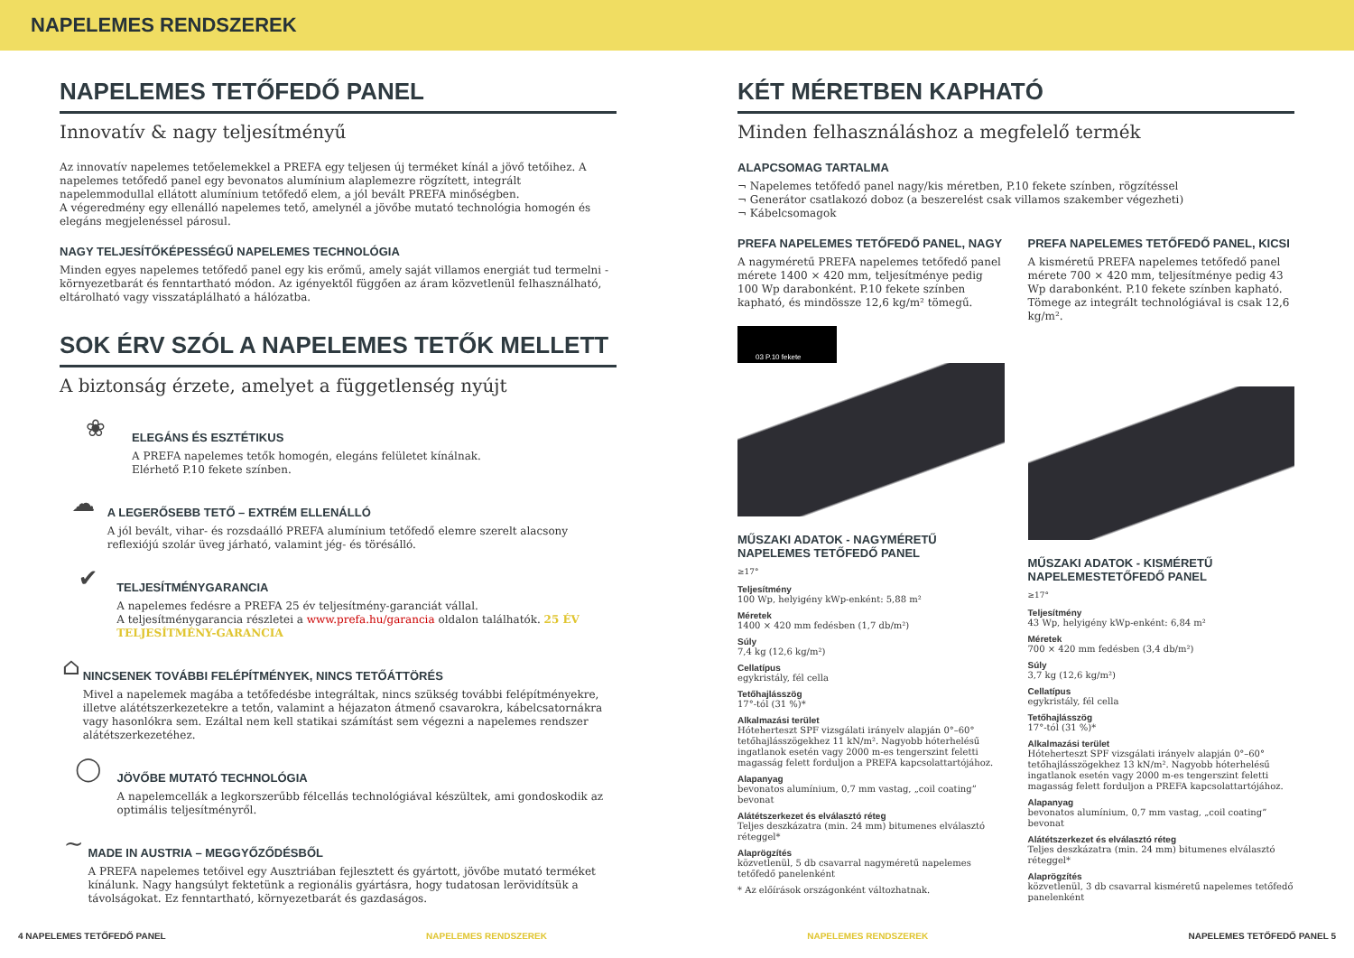NAPELEMES RENDSZEREK
NAPELEMES TETŐFEDŐ PANEL
Innovatív & nagy teljesítményű
Az innovatív napelemes tetőelemekkel a PREFA egy teljesen új terméket kínál a jövő tetőihez. A napelemes tetőfedő panel egy bevonatos alumínium alaplemezre rögzített, integrált napelemmodullal ellátott alumínium tetőfedő elem, a jól bevált PREFA minőségben.
A végeredmény egy ellenálló napelemes tető, amelynél a jövőbe mutató technológia homogén és elegáns megjelenéssel párosul.
NAGY TELJESÍTŐKÉPESSÉGŰ NAPELEMES TECHNOLÓGIA
Minden egyes napelemes tetőfedő panel egy kis erőmű, amely saját villamos energiát tud termelni - környezetbarát és fenntartható módon. Az igényektől függően az áram közvetlenül felhasználható, eltárolható vagy visszatáplálható a hálózatba.
SOK ÉRV SZÓL A NAPELEMES TETŐK MELLETT
A biztonság érzete, amelyet a függetlenség nyújt
❀
ELEGÁNS ÉS ESZTÉTIKUS
A PREFA napelemes tetők homogén, elegáns felületet kínálnak.
Elérhető P.10 fekete színben.
☁
A LEGERŐSEBB TETŐ – EXTRÉM ELLENÁLLÓ
A jól bevált, vihar- és rozsdaálló PREFA alumínium tetőfedő elemre szerelt alacsony reflexiójú szolár üveg járható, valamint jég- és törésálló.
✔
TELJESÍTMÉNYGARANCIA
A napelemes fedésre a PREFA 25 év teljesítmény-garanciát vállal.
A teljesítménygarancia részletei a www.prefa.hu/garancia oldalon találhatók. 25 ÉV TELJESÍTMÉNY-GARANCIA
⌂
NINCSENEK TOVÁBBI FELÉPÍTMÉNYEK, NINCS TETŐÁTTÖRÉS
Mivel a napelemek magába a tetőfedésbe integráltak, nincs szükség további felépítményekre, illetve alátétszerkezetekre a tetőn, valamint a héjazaton átmenő csavarokra, kábelcsatornákra vagy hasonlókra sem. Ezáltal nem kell statikai számítást sem végezni a napelemes rendszer alátétszerkezetéhez.
◯
JÖVŐBE MUTATÓ TECHNOLÓGIA
A napelemcellák a legkorszerűbb félcellás technológiával készültek, ami gondoskodik az optimális teljesítményről.
~
MADE IN AUSTRIA – MEGGYŐZŐDÉSBŐL
A PREFA napelemes tetőivel egy Ausztriában fejlesztett és gyártott, jövőbe mutató terméket kínálunk. Nagy hangsúlyt fektetünk a regionális gyártásra, hogy tudatosan lerövidítsük a távolságokat. Ez fenntartható, környezetbarát és gazdaságos.
KÉT MÉRETBEN KAPHATÓ
Minden felhasználáshoz a megfelelő termék
ALAPCSOMAG TARTALMA
¬ Napelemes tetőfedő panel nagy/kis méretben, P.10 fekete színben, rögzítéssel
¬ Generátor csatlakozó doboz (a beszerelést csak villamos szakember végezheti)
¬ Kábelcsomagok
PREFA NAPELEMES TETŐFEDŐ PANEL, NAGY
A nagyméretű PREFA napelemes tetőfedő panel mérete 1400 × 420 mm, teljesítménye pedig 100 Wp darabonként. P.10 fekete színben kapható, és mindössze 12,6 kg/m² tömegű.
03 P.10 fekete
MŰSZAKI ADATOK - NAGYMÉRETŰ NAPELEMES TETŐFEDŐ PANEL
≥17°
Teljesítmény
100 Wp, helyigény kWp-enként: 5,88 m²
Méretek
1400 × 420 mm fedésben (1,7 db/m²)
Súly
7,4 kg (12,6 kg/m²)
Cellatípus
egykristály, fél cella
Tetőhajlásszög
17°-tól (31 %)*
Alkalmazási terület
Hóteherteszt SPF vizsgálati irányelv alapján 0°–60° tetőhajlásszögekhez 11 kN/m². Nagyobb hóterhelésű ingatlanok esetén vagy 2000 m-es tengerszint feletti magasság felett forduljon a PREFA kapcsolattartójához.
Alapanyag
bevonatos alumínium, 0,7 mm vastag, „coil coating” bevonat
Alátétszerkezet és elválasztó réteg
Teljes deszkázatra (min. 24 mm) bitumenes elválasztó réteggel*
Alaprögzítés
közvetlenül, 5 db csavarral nagyméretű napelemes tetőfedő panelenként
* Az előírások országonként változhatnak.
PREFA NAPELEMES TETŐFEDŐ PANEL, KICSI
A kisméretű PREFA napelemes tetőfedő panel mérete 700 × 420 mm, teljesítménye pedig 43 Wp darabonként. P.10 fekete színben kapható. Tömege az integrált technológiával is csak 12,6 kg/m².
MŰSZAKI ADATOK - KISMÉRETŰ NAPELEMESTETŐFEDŐ PANEL
≥17°
Teljesítmény
43 Wp, helyigény kWp-enként: 6,84 m²
Méretek
700 × 420 mm fedésben (3,4 db/m²)
Súly
3,7 kg (12,6 kg/m²)
Cellatípus
egykristály, fél cella
Tetőhajlásszög
17°-tól (31 %)*
Alkalmazási terület
Hóteherteszt SPF vizsgálati irányelv alapján 0°–60° tetőhajlásszögekhez 13 kN/m². Nagyobb hóterhelésű ingatlanok esetén vagy 2000 m-es tengerszint feletti magasság felett forduljon a PREFA kapcsolattartójához.
Alapanyag
bevonatos alumínium, 0,7 mm vastag, „coil coating” bevonat
Alátétszerkezet és elválasztó réteg
Teljes deszkázatra (min. 24 mm) bitumenes elválasztó réteggel*
Alaprögzítés
közvetlenül, 3 db csavarral kisméretű napelemes tetőfedő panelenként
4 NAPELEMES TETŐFEDŐ PANEL NAPELEMES RENDSZEREK NAPELEMES RENDSZEREK NAPELEMES TETŐFEDŐ PANEL 5